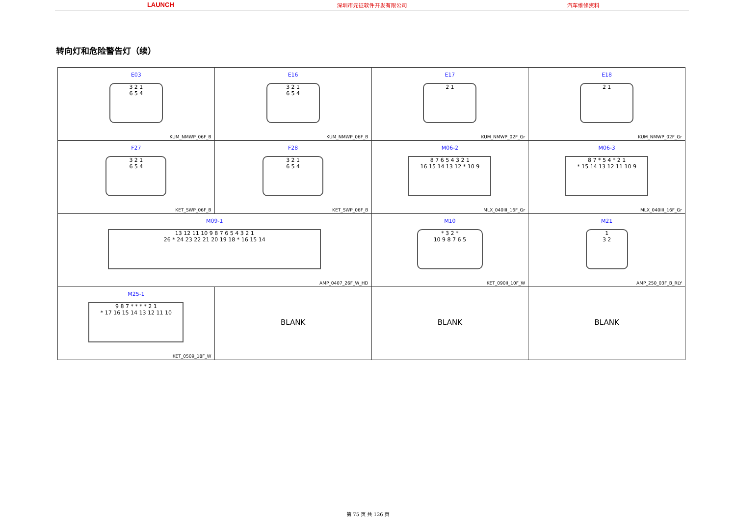LAUNCH
深圳市元征软件开发有限公司 汽车维修资料
转向灯和危险警告灯（续）
| E03 3 2 1 6 5 4 KUM_NMWP_06F_B | E16 3 2 1 6 5 4 KUM_NMWP_06F_B | E17 2 1 KUM_NMWP_02F_Gr | E18 2 1 KUM_NMWP_02F_Gr |
| F27 3 2 1 6 5 4 KET_SWP_06F_B | F28 3 2 1 6 5 4 KET_SWP_06F_B | M06-2 8 7 6 5 4 3 2 1 16 15 14 13 12 * 10 9 MLX_040III_16F_Gr | M06-3 8 7 * 5 4 * 2 1 * 15 14 13 12 11 10 9 MLX_040III_16F_Gr |
| M09-1 13 12 11 10 9 8 7 6 5 4 3 2 1 26 * 24 23 22 21 20 19 18 * 16 15 14 AMP_0407_26F_W_HD | | M10 * 3 2 * 10 9 8 7 6 5 KET_090II_10F_W | M21 1 3 2 AMP_250_03F_B_RLY |
| M25-1 9 8 7 * * * * 2 1 * 17 16 15 14 13 12 11 10 KET_0509_18F_W | BLANK | BLANK | BLANK |
第 75 页 共 126 页